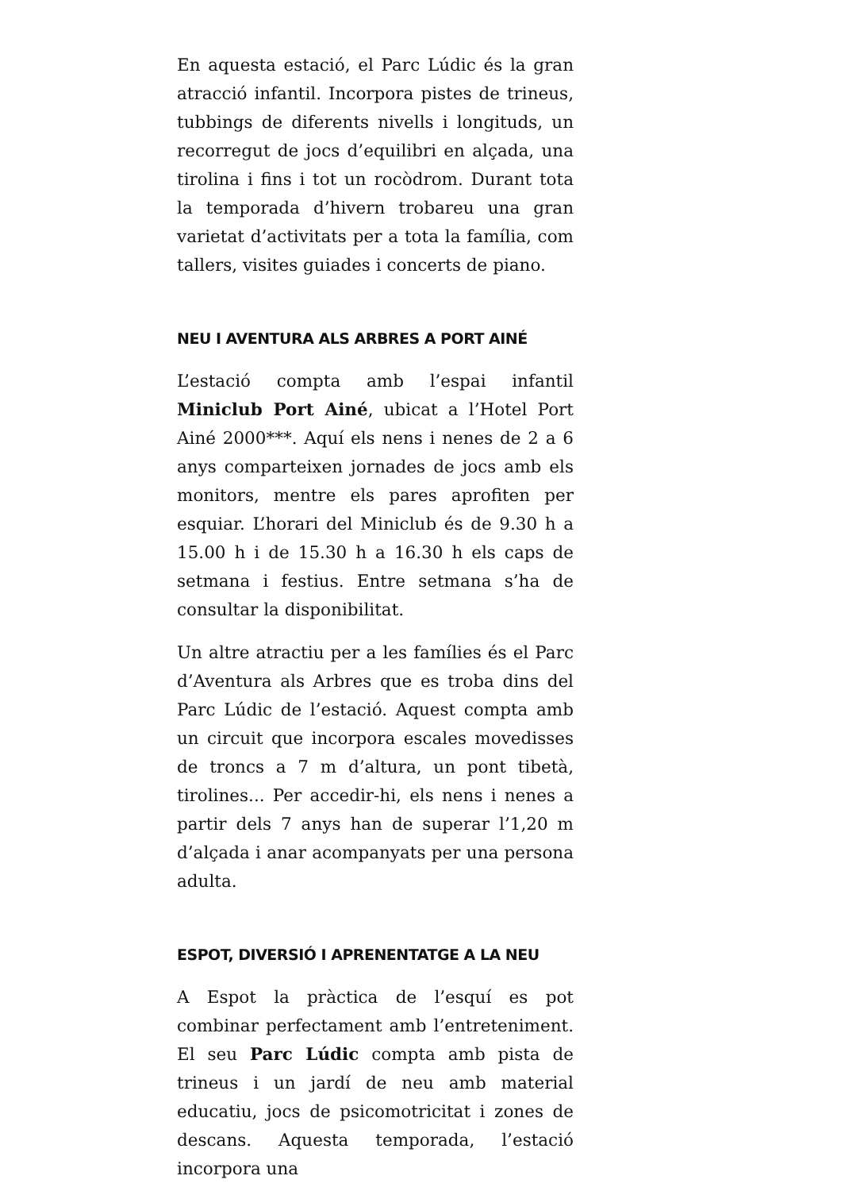En aquesta estació, el Parc Lúdic és la gran atracció infantil. Incorpora pistes de trineus, tubbings de diferents nivells i longituds, un recorregut de jocs d’equilibri en alçada, una tirolina i fins i tot un rocòdrom. Durant tota la temporada d’hivern trobareu una gran varietat d’activitats per a tota la família, com tallers, visites guiades i concerts de piano.
NEU I AVENTURA ALS ARBRES A PORT AINÉ
L’estació compta amb l’espai infantil Miniclub Port Ainé, ubicat a l’Hotel Port Ainé 2000***. Aquí els nens i nenes de 2 a 6 anys comparteixen jornades de jocs amb els monitors, mentre els pares aprofiten per esquiar. L’horari del Miniclub és de 9.30 h a 15.00 h i de 15.30 h a 16.30 h els caps de setmana i festius. Entre setmana s’ha de consultar la disponibilitat.
Un altre atractiu per a les famílies és el Parc d’Aventura als Arbres que es troba dins del Parc Lúdic de l’estació. Aquest compta amb un circuit que incorpora escales movedisses de troncs a 7 m d’altura, un pont tibetà, tirolines... Per accedir-hi, els nens i nenes a partir dels 7 anys han de superar l’1,20 m d’alçada i anar acompanyats per una persona adulta.
ESPOT, DIVERSIÓ I APRENENTATGE A LA NEU
A Espot la pràctica de l’esquí es pot combinar perfectament amb l’entreteniment. El seu Parc Lúdic compta amb pista de trineus i un jardí de neu amb material educatiu, jocs de psicomotricitat i zones de descans. Aquesta temporada, l’estació incorpora una